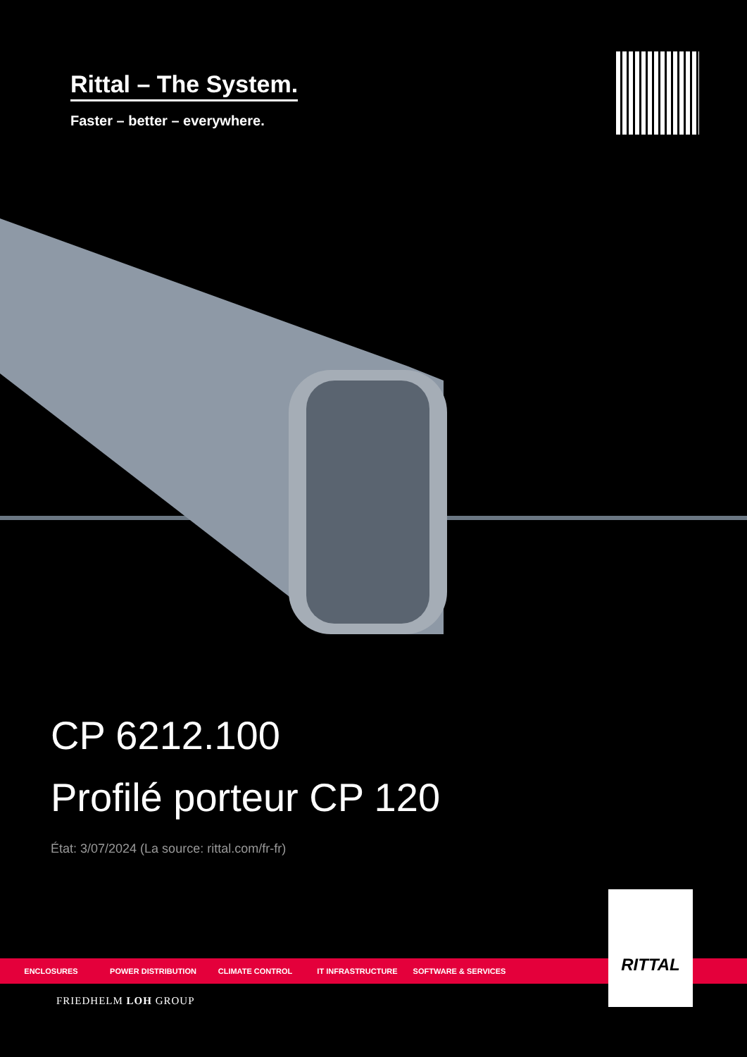Rittal – The System.
Faster – better – everywhere.
CP 6212.100
Profilé porteur CP 120
État: 3/07/2024 (La source: rittal.com/fr-fr)
ENCLOSURES POWER DISTRIBUTION CLIMATE CONTROL IT INFRASTRUCTURE SOFTWARE & SERVICES
RITTAL
FRIEDHELM LOH GROUP